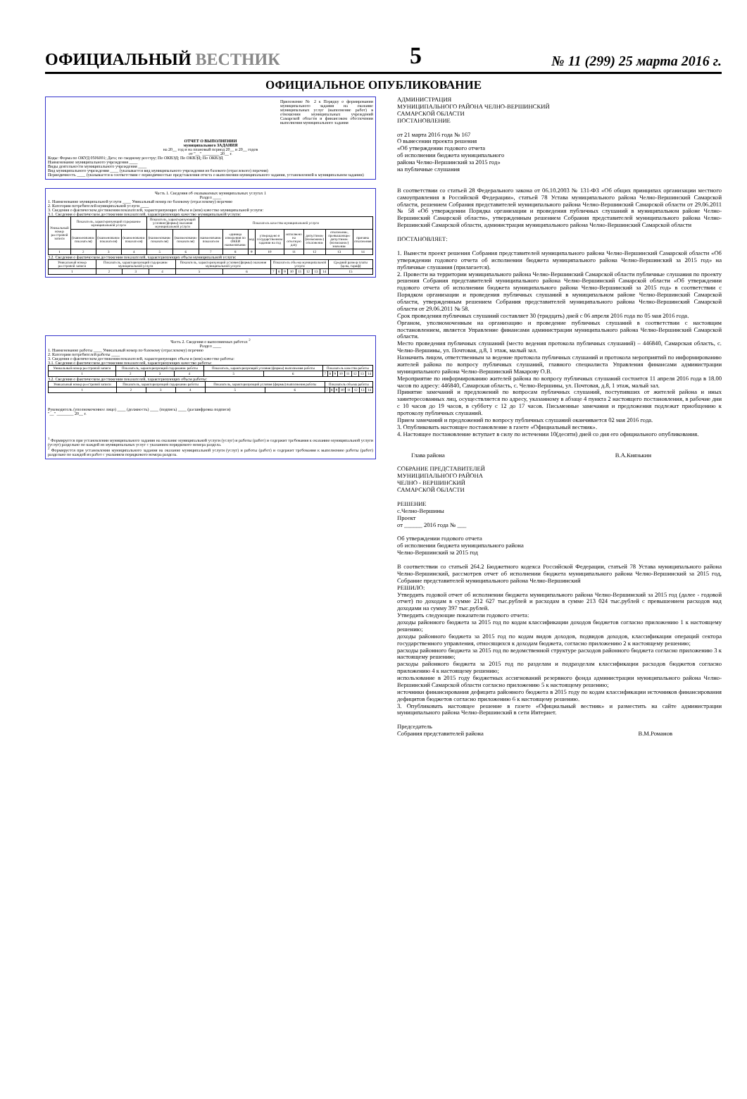ОФИЦИАЛЬНЫЙ ВЕСТНИК
5
№ 11 (299) 25 марта 2016 г.
ОФИЦИАЛЬНОЕ ОПУБЛИКОВАНИЕ
Приложение № 2 к Порядку о формировании муниципального задания на оказание муниципальных услуг (выполнение работ) в отношении муниципальных учреждений Самарской области и финансовом обеспечении выполнения муниципального задания
ОТЧЕТ О ВЫПОЛНЕНИИ
муниципального ЗАДАНИЯ
на 20__ год и на плановый период 20__ и 20__ годов
от "__" ________ 20__ г.
Коды: Форма по ОКУД 0506001; Дата; по сводному реестру; По ОКВЭД; По ОКВЭД; По ОКВЭД
Наименование муниципального учреждения ____
Виды деятельности муниципального учреждения ____
Вид муниципального учреждения ____ (указывается вид муниципального учреждения из базового (отраслевого) перечня)
Периодичность ____ (указывается в соответствии с периодичностью представления отчета о выполнении муниципального задания, установленной в муниципальном задании)
Часть 1. Сведения об оказываемых муниципальных услугах 1
Раздел ____
1. Наименование муниципальной услуги ____ Уникальный номер по базовому (отраслевому) перечню
2. Категории потребителей муниципальной услуги ____
3. Сведения о фактическом достижении показателей, характеризующих объем и (или) качество муниципальной услуги:
3.1. Сведения о фактическом достижении показателей, характеризующих качество муниципальной услуги:
| Уникальный номер реестровой записи | Показатель, характеризующий содержание муниципальной услуги | | | Показатель, характеризующий условия (формы) оказания муниципальной услуги | | Показатель качества муниципальной услуги | | | | | | | |
| --- | --- | --- | --- | --- | --- | --- | --- | --- | --- | --- | --- | --- | --- |
| | (наименование показателя) | (наименование показателя) | (наименование показателя) | (наименование показателя) | (наименование показателя) | наименование показателя | единица измерения по ОКЕИ наименование | код | утверждено в государственном задании на год | исполнено на отчетную дату | допустимое (возможное) отклонение | отклонение, превышающее допустимое (возможное) значение | причина отклонения |
| 1 | 2 | 3 | 4 | 5 | 6 | 7 | 8 | 9 | 10 | 11 | 12 | 13 | 14 |
3.2. Сведения о фактическом достижении показателей, характеризующих объем муниципальной услуги:
| Уникальный номер реестровой записи | Показатель, характеризующий содержание муниципальной услуги | | | Показатель, характеризующий условия (формы) оказания муниципальной услуги | | Показатель объема муниципальной услуги | | | | | | | | Средний размер платы (цена, тариф) |
| --- | --- | --- | --- | --- | --- | --- | --- | --- | --- | --- | --- | --- | --- | --- |
| 1 | 2 | 3 | 4 | 5 | 6 | 7 | 8 | 9 | 10 | 11 | 12 | 13 | 14 | 15 |
Часть 2. Сведения о выполняемых работах <sup>2</sup>
Раздел ____
1. Наименование работы ____ Уникальный номер по базовому (отраслевому) перечню
2. Категории потребителей работы ____
3. Сведения о фактическом достижении показателей, характеризующих объем и (или) качество работы:
3.1. Сведения о фактическом достижении показателей, характеризующих качество работы:
| Уникальный номер реестровой записи | Показатель, характеризующий содержание работы | | | Показатель, характеризующий условия (формы) выполнения работы | | Показатель качества работы | | | | | | | |
| --- | --- | --- | --- | --- | --- | --- | --- | --- | --- | --- | --- | --- | --- |
| 1 | 2 | 3 | 4 | 5 | 6 | 7 | 8 | 9 | 10 | 11 | 12 | 13 | 14 |
3.2. Сведения о фактическом достижении показателей, характеризующих объем работы:
| Уникальный номер реестровой записи | Показатель, характеризующий содержание работы | | | Показатель, характеризующий условия (формы) выполнения работы | | Показатель объема работы | | | | | | | |
| --- | --- | --- | --- | --- | --- | --- | --- | --- | --- | --- | --- | --- | --- |
| 1 | 2 | 3 | 4 | 5 | 6 | 7 | 8 | 9 | 10 | 11 | 12 | 13 | 14 |
Руководитель (уполномоченное лицо) ____ (должность) ____ (подпись) ____ (расшифровка подписи)
"__" ________ 20__ г.
<sup>1</sup> Формируется при установлении муниципального задания на оказание муниципальной услуги (услуг) и работы (работ) и содержит требования к оказанию муниципальной услуги (услуг) раздельно по каждой из муниципальных услуг с указанием порядкового номера раздела.
<sup>2</sup> Формируется при установлении муниципального задания на оказание муниципальной услуги (услуг) и работы (работ) и содержит требования к выполнению работы (работ) раздельно по каждой из работ с указанием порядкового номера раздела.
АДМИНИСТРАЦИЯ
МУНИЦИПАЛЬНОГО РАЙОНА ЧЕЛНО-ВЕРШИНСКИЙ
САМАРСКОЙ ОБЛАСТИ
ПОСТАНОВЛЕНИЕ
от 21 марта 2016 года № 167
О вынесении проекта решения
«Об утверждении годового отчета
об исполнении бюджета муниципального
района Челно-Вершинский за 2015 год»
на публичные слушания
В соответствии со статьей 28 Федерального закона от 06.10.2003 № 131-ФЗ «Об общих принципах организации местного самоуправления в Российской Федерации», статьей 78 Устава муниципального района Челно-Вершинский Самарской области, решением Собрания представителей муниципального района Челно-Вершинский Самарской области от 29.06.2011 № 58 «Об утверждении Порядка организации и проведения публичных слушаний в муниципальном районе Челно-Вершинский Самарской области», утвержденным решением Собрания представителей муниципального района Челно-Вершинский Самарской области, администрация муниципального района Челно-Вершинский Самарской области
ПОСТАНОВЛЯЕТ:
1. Вынести проект решения Собрания представителей муниципального района Челно-Вершинский Самарской области «Об утверждении годового отчета об исполнении бюджета муниципального района Челно-Вершинский за 2015 год» на публичные слушания (прилагается).
2. Провести на территории муниципального района Челно-Вершинский Самарской области публичные слушания по проекту решения Собрания представителей муниципального района Челно-Вершинский Самарской области «Об утверждении годового отчета об исполнении бюджета муниципального района Челно-Вершинский за 2015 год» в соответствии с Порядком организации и проведения публичных слушаний в муниципальном районе Челно-Вершинский Самарской области, утвержденным решением Собрания представителей муниципального района Челно-Вершинский Самарской области от 29.06.2011 № 58.
Срок проведения публичных слушаний составляет 30 (тридцать) дней с 06 апреля 2016 года по 05 мая 2016 года.
Органом, уполномоченным на организацию и проведение публичных слушаний в соответствии с настоящим постановлением, является Управление финансами администрации муниципального района Челно-Вершинский Самарской области.
Место проведения публичных слушаний (место ведения протокола публичных слушаний) – 446840, Самарская область, с. Челно-Вершины, ул. Почтовая, д.8, 1 этаж, малый зал.
Назначить лицом, ответственным за ведение протокола публичных слушаний и протокола мероприятий по информированию жителей района по вопросу публичных слушаний, главного специалиста Управления финансами администрации муниципального района Челно-Вершинский Макарову О.В.
Мероприятие по информированию жителей района по вопросу публичных слушаний состоится 11 апреля 2016 года в 18.00 часов по адресу: 446840, Самарская область, с. Челно-Вершины, ул. Почтовая, д.8, 1 этаж, малый зал.
Принятие замечаний и предложений по вопросам публичных слушаний, поступивших от жителей района и иных заинтересованных лиц, осуществляется по адресу, указанному в абзаце 4 пункта 2 настоящего постановления, в рабочие дни с 10 часов до 19 часов, в субботу с 12 до 17 часов. Письменные замечания и предложения подлежат приобщению к протоколу публичных слушаний.
Прием замечаний и предложений по вопросу публичных слушаний оканчивается 02 мая 2016 года.
3. Опубликовать настоящее постановление в газете «Официальный вестник».
4. Настоящее постановление вступает в силу по истечении 10(десяти) дней со дня его официального опубликования.
Глава района В.А.Князькин
СОБРАНИЕ ПРЕДСТАВИТЕЛЕЙ
МУНИЦИПАЛЬНОГО РАЙОНА
ЧЕЛНО - ВЕРШИНСКИЙ
САМАРСКОЙ ОБЛАСТИ
РЕШЕНИЕ
с.Челно-Вершины
Проект
от ______ 2016 года № ___
Об утверждении годового отчета
об исполнении бюджета муниципального района
Челно-Вершинский за 2015 год
В соответствии со статьей 264.2 Бюджетного кодекса Российской Федерации, статьей 78 Устава муниципального района Челно-Вершинский, рассмотрев отчет об исполнении бюджета муниципального района Челно-Вершинский за 2015 год, Собрание представителей муниципального района Челно-Вершинский
РЕШИЛО:
Утвердить годовой отчет об исполнении бюджета муниципального района Челно-Вершинский за 2015 год (далее - годовой отчет) по доходам в сумме 212 627 тыс.рублей и расходам в сумме 213 024 тыс.рублей с превышением расходов над доходами на сумму 397 тыс.рублей.
Утвердить следующие показатели годового отчета:
доходы районного бюджета за 2015 год по кодам классификации доходов бюджетов согласно приложению 1 к настоящему решению;
доходы районного бюджета за 2015 год по кодам видов доходов, подвидов доходов, классификации операций сектора государственного управления, относящихся к доходам бюджета, согласно приложению 2 к настоящему решению;
расходы районного бюджета за 2015 год по ведомственной структуре расходов районного бюджета согласно приложению 3 к настоящему решению;
расходы районного бюджета за 2015 год по разделам и подразделам классификации расходов бюджетов согласно приложению 4 к настоящему решению;
использование в 2015 году бюджетных ассигнований резервного фонда администрации муниципального района Челно-Вершинский Самарской области согласно приложению 5 к настоящему решению;
источники финансирования дефицита районного бюджета в 2015 году по кодам классификации источников финансирования дефицитов бюджетов согласно приложению 6 к настоящему решению.
3. Опубликовать настоящее решение в газете «Официальный вестник» и разместить на сайте администрации муниципального района Челно-Вершинский в сети Интернет.
Председатель
Собрания представителей района В.М.Романов